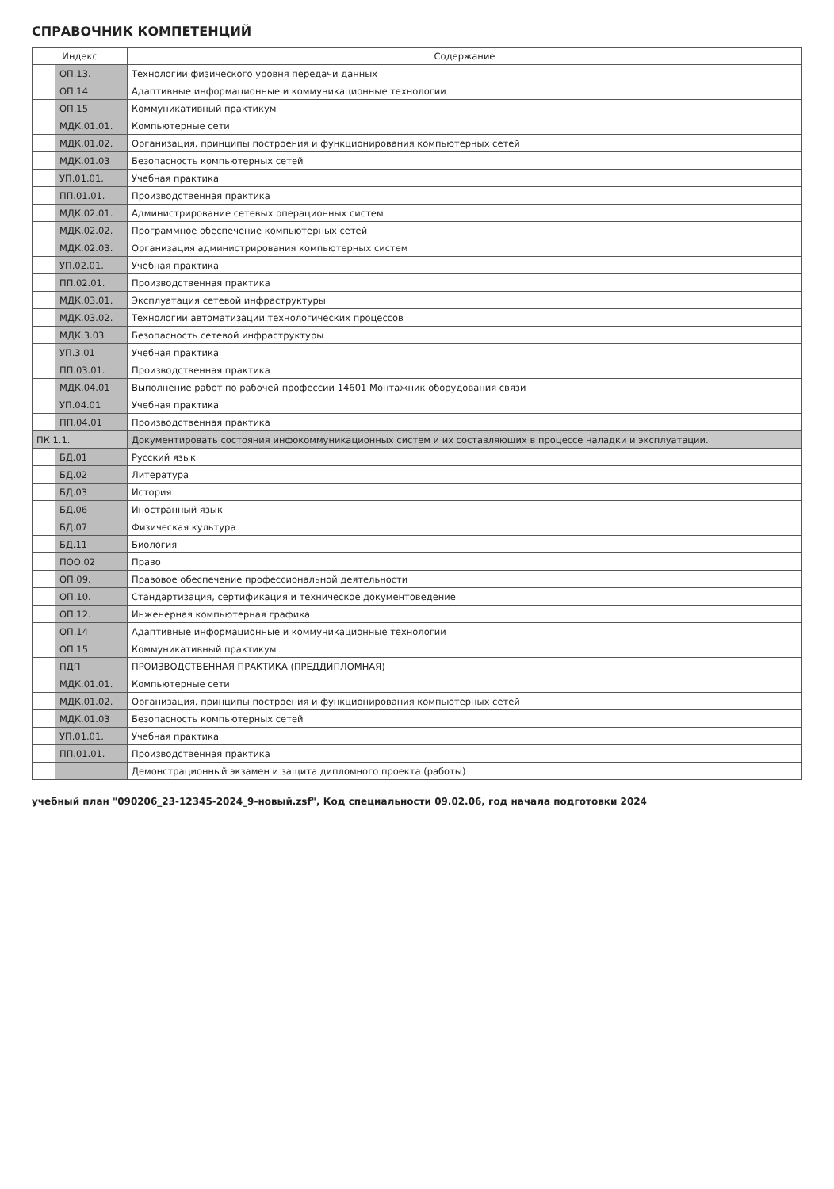СПРАВОЧНИК КОМПЕТЕНЦИЙ
| Индекс | | Содержание |
| --- | --- | --- |
| | ОП.13. | Технологии физического уровня передачи данных |
| | ОП.14 | Адаптивные информационные и коммуникационные технологии |
| | ОП.15 | Коммуникативный практикум |
| | МДК.01.01. | Компьютерные сети |
| | МДК.01.02. | Организация, принципы построения и функционирования компьютерных сетей |
| | МДК.01.03 | Безопасность компьютерных сетей |
| | УП.01.01. | Учебная практика |
| | ПП.01.01. | Производственная практика |
| | МДК.02.01. | Администрирование сетевых операционных систем |
| | МДК.02.02. | Программное обеспечение компьютерных сетей |
| | МДК.02.03. | Организация администрирования компьютерных систем |
| | УП.02.01. | Учебная практика |
| | ПП.02.01. | Производственная практика |
| | МДК.03.01. | Эксплуатация сетевой инфраструктуры |
| | МДК.03.02. | Технологии автоматизации технологических процессов |
| | МДК.3.03 | Безопасность сетевой инфраструктуры |
| | УП.3.01 | Учебная практика |
| | ПП.03.01. | Производственная практика |
| | МДК.04.01 | Выполнение работ по рабочей профессии 14601 Монтажник оборудования связи |
| | УП.04.01 | Учебная практика |
| | ПП.04.01 | Производственная практика |
| ПК 1.1. | | Документировать состояния инфокоммуникационных систем и их составляющих в процессе наладки и эксплуатации. |
| | БД.01 | Русский язык |
| | БД.02 | Литература |
| | БД.03 | История |
| | БД.06 | Иностранный язык |
| | БД.07 | Физическая культура |
| | БД.11 | Биология |
| | ПОО.02 | Право |
| | ОП.09. | Правовое обеспечение профессиональной деятельности |
| | ОП.10. | Стандартизация, сертификация и техническое документоведение |
| | ОП.12. | Инженерная компьютерная графика |
| | ОП.14 | Адаптивные информационные и коммуникационные технологии |
| | ОП.15 | Коммуникативный практикум |
| | ПДП | ПРОИЗВОДСТВЕННАЯ ПРАКТИКА (ПРЕДДИПЛОМНАЯ) |
| | МДК.01.01. | Компьютерные сети |
| | МДК.01.02. | Организация, принципы построения и функционирования компьютерных сетей |
| | МДК.01.03 | Безопасность компьютерных сетей |
| | УП.01.01. | Учебная практика |
| | ПП.01.01. | Производственная практика |
| | | Демонстрационный экзамен и защита дипломного проекта (работы) |
учебный план "090206_23-12345-2024_9-новый.zsf", Код специальности 09.02.06, год начала подготовки 2024